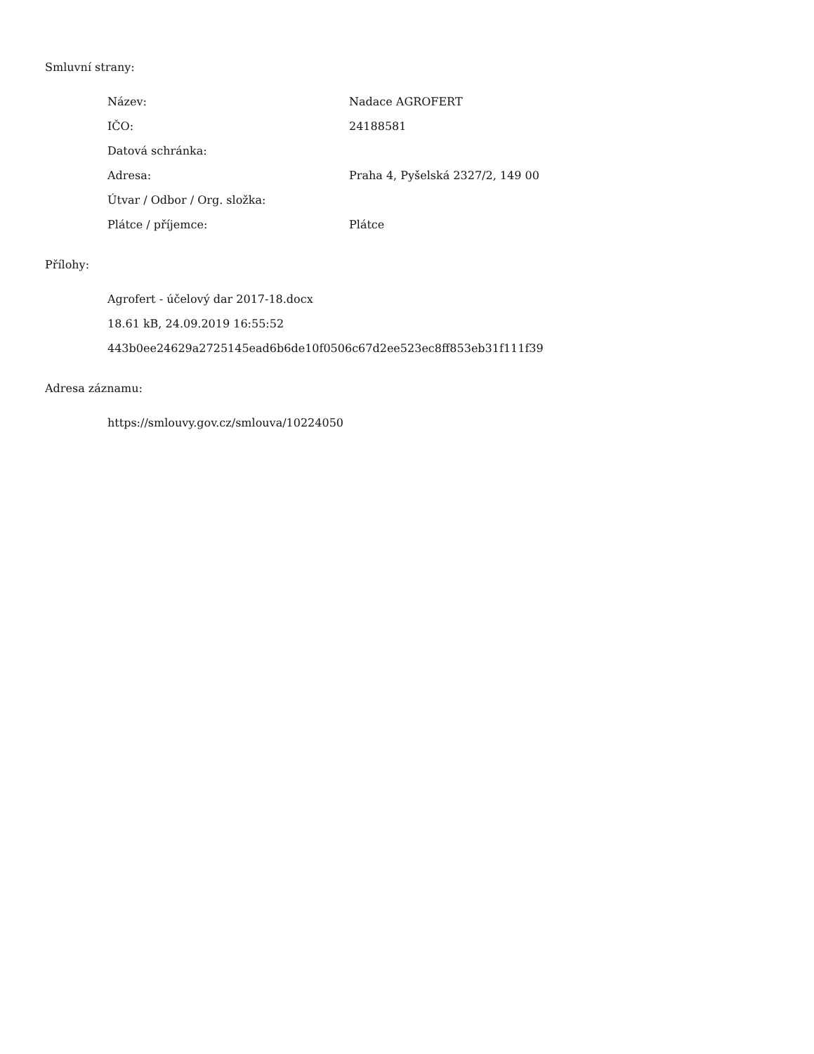Smluvní strany:
Název: Nadace AGROFERT
IČO: 24188581
Datová schránka:
Adresa: Praha 4, Pyšelská 2327/2, 149 00
Útvar / Odbor / Org. složka:
Plátce / příjemce: Plátce
Přílohy:
Agrofert - účelový dar 2017-18.docx
18.61 kB, 24.09.2019 16:55:52
443b0ee24629a2725145ead6b6de10f0506c67d2ee523ec8ff853eb31f111f39
Adresa záznamu:
https://smlouvy.gov.cz/smlouva/10224050